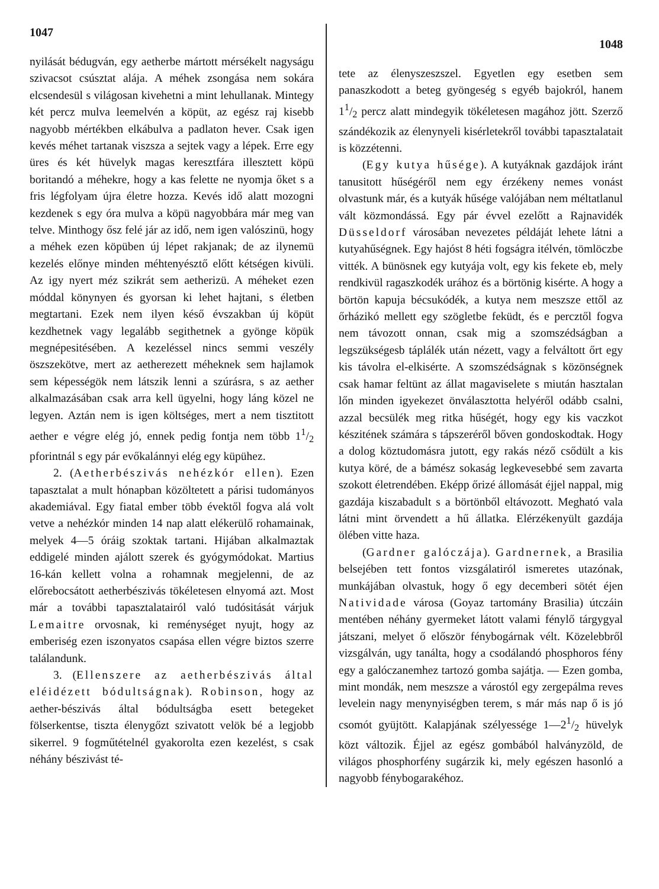1047
nyilását bédugván, egy aetherbe mártott mérsékelt nagyságu szivacsot csúsztat alája. A méhek zsongása nem sokára elcsendesül s világosan kivehetni a mint lehullanak. Mintegy két percz mulva leemelvén a köpüt, az egész raj kisebb nagyobb mértékben elkábulva a padlaton hever. Csak igen kevés méhet tartanak viszsza a sejtek vagy a lépek. Erre egy üres és két hüvelyk magas keresztfára illesztett köpü boritandó a méhekre, hogy a kas felette ne nyomja őket s a fris légfolyam újra életre hozza. Kevés idő alatt mozogni kezdenek s egy óra mulva a köpü nagyobbára már meg van telve. Minthogy ősz felé jár az idő, nem igen valószinü, hogy a méhek ezen köpüben új lépet rakjanak; de az ilynemü kezelés előnye minden méhtenyésztő előtt kétségen kivüli. Az igy nyert méz szikrát sem aetherizü. A méheket ezen móddal könynyen és gyorsan ki lehet hajtani, s életben megtartani. Ezek nem ilyen késő évszakban új köpüt kezdhetnek vagy legalább segithetnek a gyönge köpük megnépesitésében. A kezeléssel nincs semmi veszély öszszekötve, mert az aetherezett méheknek sem hajlamok sem képességök nem látszik lenni a szúrásra, s az aether alkalmazásában csak arra kell ügyelni, hogy láng közel ne legyen. Aztán nem is igen költséges, mert a nem tisztitott aether e végre elég jó, ennek pedig fontja nem több 11/2 pforintnál s egy pár evőkalánnyi elég egy küpühez.
2. (Aetherbészivás nehézkór ellen). Ezen tapasztalat a mult hónapban közöltetett a párisi tudományos akademiával. Egy fiatal ember több évektől fogva alá volt vetve a nehézkór minden 14 nap alatt elékerülő rohamainak, melyek 4—5 óráig szoktak tartani. Hijában alkalmaztak eddigelé minden ajálott szerek és gyógymódokat. Martius 16-kán kellett volna a rohamnak megjelenni, de az előrebocsátott aetherbészivás tökéletesen elnyomá azt. Most már a további tapasztalatairól való tudósitását várjuk Lemaitre orvosnak, ki reménységet nyujt, hogy az emberiség ezen iszonyatos csapása ellen végre biztos szerre találandunk.
3. (Ellenszere az aetherbészivás által eléidézett bódultságnak). Robinson, hogy az aether-bészivás által bódultságba esett betegeket fölserkentse, tiszta élenygőzt szivatott velök bé a legjobb sikerrel. 9 fogműtételnél gyakorolta ezen kezelést, s csak néhány bészivást té-
1048
tete az élenyszeszszel. Egyetlen egy esetben sem panaszkodott a beteg gyöngeség s egyéb bajokról, hanem 11/2 percz alatt mindegyik tökéletesen magához jött. Szerző szándékozik az élenynyeli kisérletekről további tapasztalatait is közzétenni.
(Egy kutya hűsége). A kutyáknak gazdájok iránt tanusitott hűségéről nem egy érzékeny nemes vonást olvastunk már, és a kutyák hűsége valójában nem méltatlanul vált közmondássá. Egy pár évvel ezelőtt a Rajnavidék Düsseldorf városában nevezetes példáját lehete látni a kutyahűségnek. Egy hajóst 8 héti fogságra itélvén, tömlöczbe vitték. A bünösnek egy kutyája volt, egy kis fekete eb, mely rendkivül ragaszkodék urához és a börtönig kisérte. A hogy a börtön kapuja bécsukódék, a kutya nem meszsze ettől az őrházikó mellett egy szögletbe feküdt, és e percztől fogva nem távozott onnan, csak mig a szomszédságban a legszükségesb táplálék után nézett, vagy a felváltott őrt egy kis távolra el-elkisérte. A szomszédságnak s közönségnek csak hamar feltünt az állat magaviselete s miután hasztalan lőn minden igyekezet önválasztotta helyéről odább csalni, azzal becsülék meg ritka hűségét, hogy egy kis vaczkot készitének számára s tápszeréről bőven gondoskodtak. Hogy a dolog köztudomásra jutott, egy rakás néző csődült a kis kutya köré, de a bámész sokaság legkevesebbé sem zavarta szokott életrendében. Eképp őrizé állomását éjjel nappal, mig gazdája kiszabadult s a börtönből eltávozott. Megható vala látni mint örvendett a hű állatka. Elérzékenyült gazdája ölében vitte haza.
(Gardner galóczája). Gardnernek, a Brasilia belsejében tett fontos vizsgálatiról ismeretes utazónak, munkájában olvastuk, hogy ő egy decemberi sötét éjen Natividade városa (Goyaz tartomány Brasilia) útczáin mentében néhány gyermeket látott valami fénylő tárgygyal játszani, melyet ő először fénybogárnak vélt. Közelebbről vizsgálván, ugy tanálta, hogy a csodálandó phosphoros fény egy a galóczanemhez tartozó gomba sajátja. — Ezen gomba, mint mondák, nem meszsze a várostól egy zergepálma reves levelein nagy menynyiségben terem, s már más nap ő is jó csomót gyüjtött. Kalapjának szélyessége 1—21/2 hüvelyk közt változik. Éjjel az egész gombából halványzöld, de világos phosphorfény sugárzik ki, mely egészen hasonló a nagyobb fénybogarakéhoz.